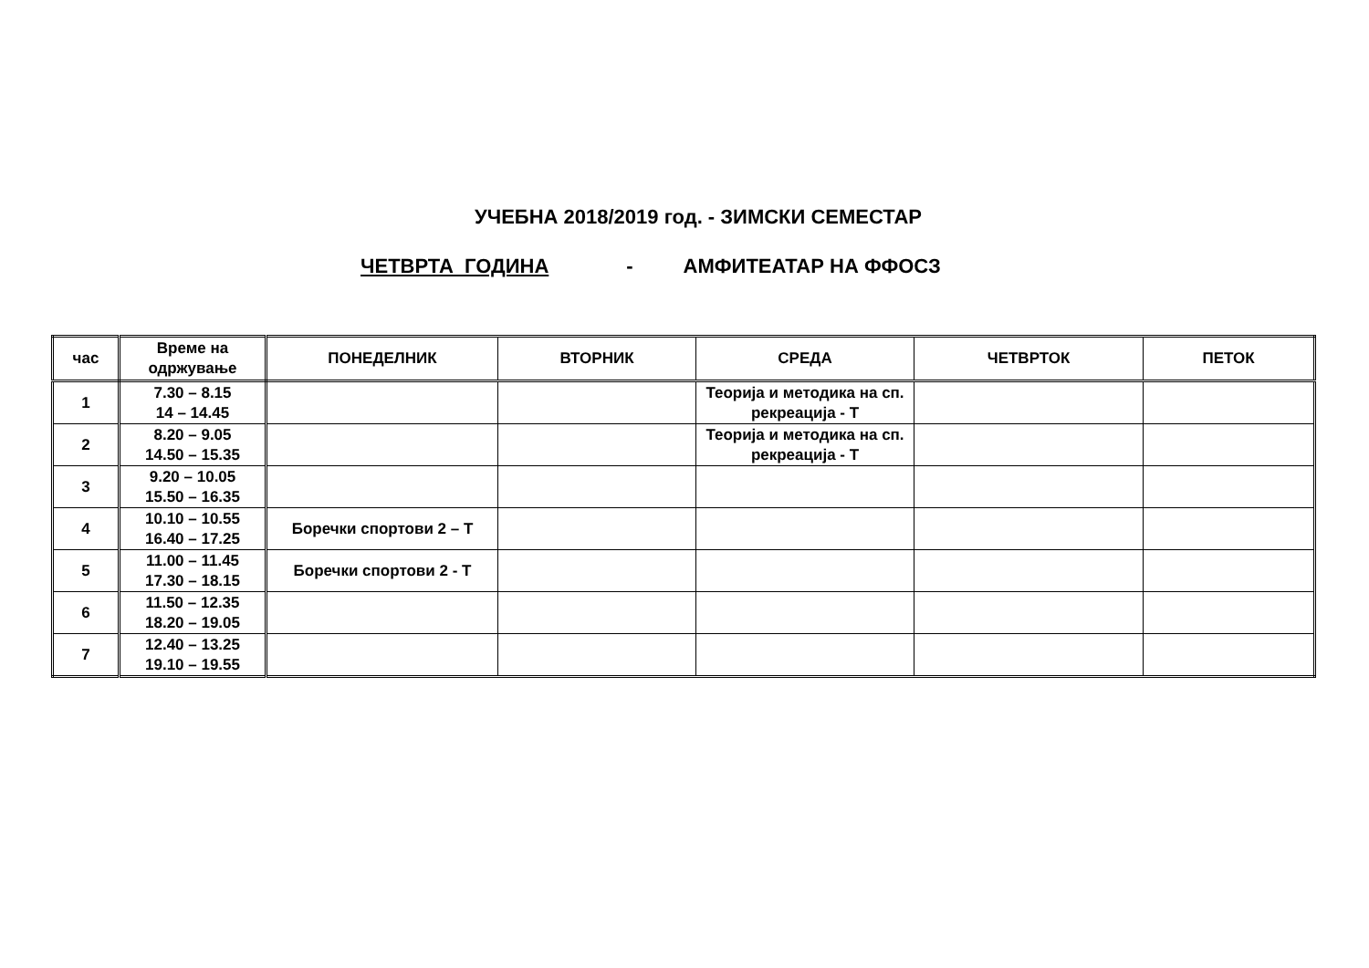УЧЕБНА 2018/2019 год. - ЗИМСКИ СЕМЕСТАР
ЧЕТВРТА ГОДИНА - АМФИТЕАТАР НА ФФОСЗ
| час | Време на одржување | ПОНЕДЕЛНИК | ВТОРНИК | СРЕДА | ЧЕТВРТОК | ПЕТОК |
| --- | --- | --- | --- | --- | --- | --- |
| 1 | 7.30 – 8.15 14 – 14.45 | | | Теорија и методика на сп. рекреација - Т | | |
| 2 | 8.20 – 9.05 14.50 – 15.35 | | | Теорија и методика на сп. рекреација - Т | | |
| 3 | 9.20 – 10.05 15.50 – 16.35 | | | | | |
| 4 | 10.10 – 10.55 16.40 – 17.25 | Боречки спортови 2 – Т | | | | |
| 5 | 11.00 – 11.45 17.30 – 18.15 | Боречки спортови 2 - Т | | | | |
| 6 | 11.50 – 12.35 18.20 – 19.05 | | | | | |
| 7 | 12.40 – 13.25 19.10 – 19.55 | | | | | |